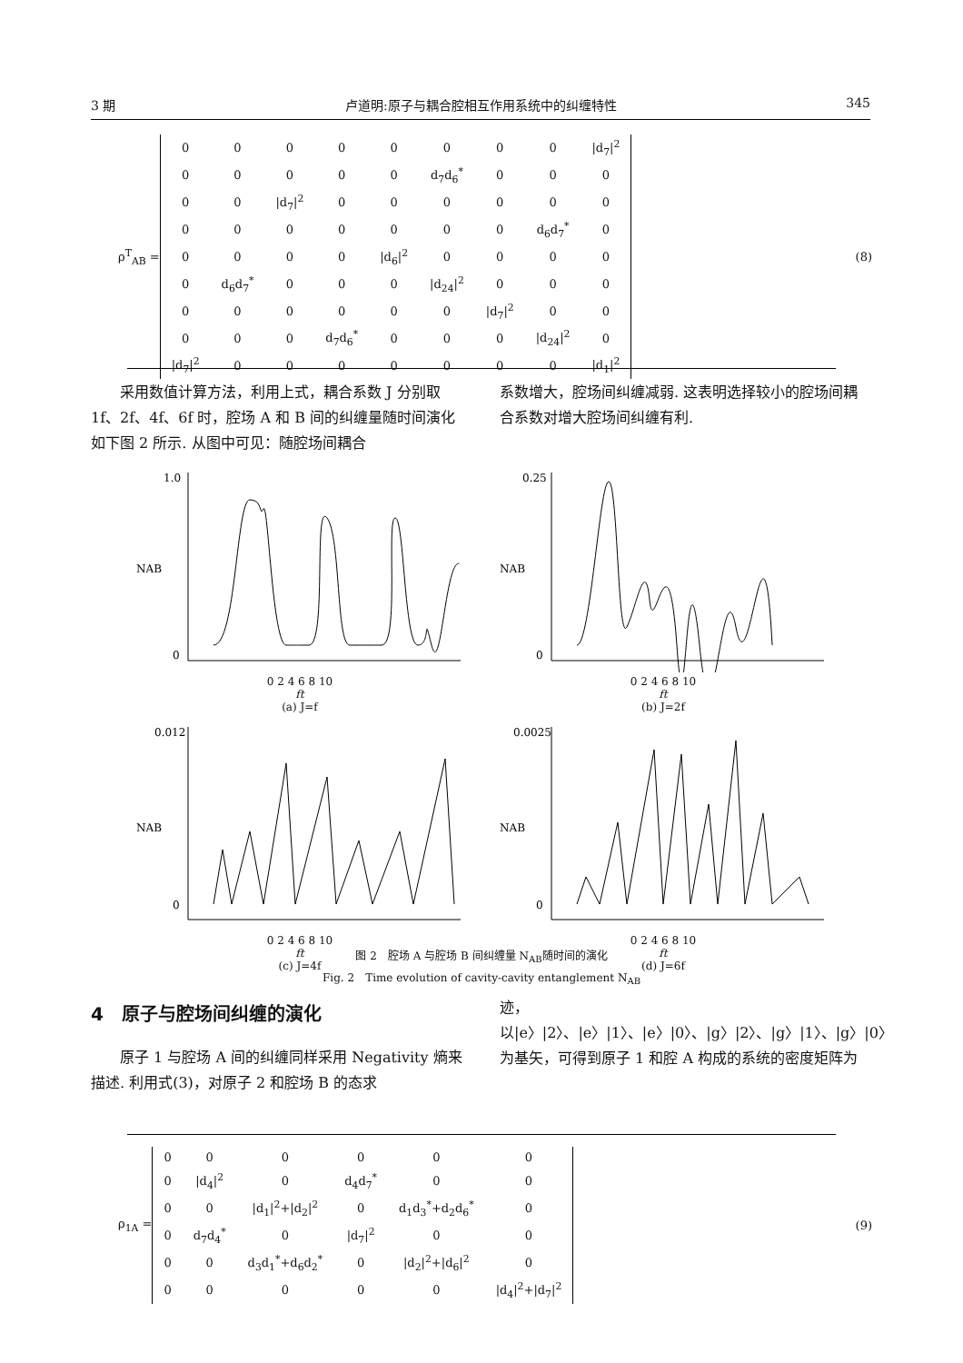3 期 卢道明:原子与耦合腔相互作用系统中的纠缠特性 345
ρ<sup>T</sup><sub>AB</sub> =
| 0 | 0 | 0 | 0 | 0 | 0 | 0 | 0 | /d<sub>7</sub>/<sup>2</sup> |
| 0 | 0 | 0 | 0 | 0 | d<sub>7</sub>d<sub>6</sub><sup>*</sup> | 0 | 0 | 0 |
| 0 | 0 | /d<sub>7</sub>/<sup>2</sup> | 0 | 0 | 0 | 0 | 0 | 0 |
| 0 | 0 | 0 | 0 | 0 | 0 | 0 | d<sub>6</sub>d<sub>7</sub><sup>*</sup> | 0 |
| 0 | 0 | 0 | 0 | /d<sub>6</sub>/<sup>2</sup> | 0 | 0 | 0 | 0 |
| 0 | d<sub>6</sub>d<sub>7</sub><sup>*</sup> | 0 | 0 | 0 | /d<sub>24</sub>/<sup>2</sup> | 0 | 0 | 0 |
| 0 | 0 | 0 | 0 | 0 | 0 | /d<sub>7</sub>/<sup>2</sup> | 0 | 0 |
| 0 | 0 | 0 | d<sub>7</sub>d<sub>6</sub><sup>*</sup> | 0 | 0 | 0 | /d<sub>24</sub>/<sup>2</sup> | 0 |
| /d<sub>7</sub>/<sup>2</sup> | 0 | 0 | 0 | 0 | 0 | 0 | 0 | /d<sub>1</sub>/<sup>2</sup> |
(8)
　　采用数值计算方法，利用上式，耦合系数 J 分别取 1f、2f、4f、6f 时，腔场 A 和 B 间的纠缠量随时间演化如下图 2 所示. 从图中可见：随腔场间耦合
系数增大，腔场间纠缠减弱. 这表明选择较小的腔场间耦合系数对增大腔场间纠缠有利.
1.0
0
NAB
0 2 4 6 8 10
ft
(a) J=f
0.25
0
NAB
0 2 4 6 8 10
ft
(b) J=2f
0.012
0
NAB
0 2 4 6 8 10
ft
(c) J=4f
0.0025
0
NAB
0 2 4 6 8 10
ft
(d) J=6f
图 2　腔场 A 与腔场 B 间纠缠量 N<sub>AB</sub>随时间的演化
Fig. 2　Time evolution of cavity-cavity entanglement N<sub>AB</sub>
4　原子与腔场间纠缠的演化
　　原子 1 与腔场 A 间的纠缠同样采用 Negativity 熵来描述. 利用式(3)，对原子 2 和腔场 B 的态求
迹，以|e〉|2〉、|e〉|1〉、|e〉|0〉、|g〉|2〉、|g〉|1〉、|g〉|0〉为基矢，可得到原子 1 和腔 A 构成的系统的密度矩阵为
ρ<sub>1A</sub> =
| 0 | 0 | 0 | 0 | 0 | 0 |
| 0 | /d<sub>4</sub>/<sup>2</sup> | 0 | d<sub>4</sub>d<sub>7</sub><sup>*</sup> | 0 | 0 |
| 0 | 0 | /d<sub>1</sub>/<sup>2</sup>+/d<sub>2</sub>/<sup>2</sup> | 0 | d<sub>1</sub>d<sub>3</sub><sup>*</sup>+d<sub>2</sub>d<sub>6</sub><sup>*</sup> | 0 |
| 0 | d<sub>7</sub>d<sub>4</sub><sup>*</sup> | 0 | /d<sub>7</sub>/<sup>2</sup> | 0 | 0 |
| 0 | 0 | d<sub>3</sub>d<sub>1</sub><sup>*</sup>+d<sub>6</sub>d<sub>2</sub><sup>*</sup> | 0 | /d<sub>2</sub>/<sup>2</sup>+/d<sub>6</sub>/<sup>2</sup> | 0 |
| 0 | 0 | 0 | 0 | 0 | /d<sub>4</sub>/<sup>2</sup>+/d<sub>7</sub>/<sup>2</sup> |
(9)